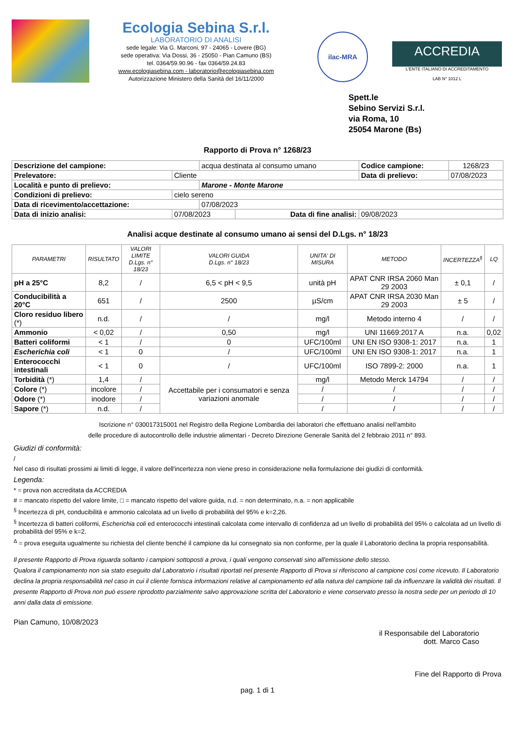Ecologia Sebina S.r.l.
LABORATORIO DI ANALISI
sede legale: Via G. Marconi, 97 - 24065 - Lovere (BG)
sede operativa: Via Dossi, 36 - 25050 - Pian Camuno (BS)
tel. 0364/59.90.96 - fax 0364/59.24.83
www.ecologiasebina.com - laboratorio@ecologiasebina.com
Autorizzazione Ministero della Sanità del 16/11/2000
ilac-MRA
ACCREDIA
L'ENTE ITALIANO DI ACCREDITAMENTO
LAB N° 1012 L
Spett.le
Sebino Servizi S.r.l.
via Roma, 10
25054 Marone (Bs)
Rapporto di Prova n° 1268/23
| Descrizione del campione: | | acqua destinata al consumo umano | | Codice campione: | 1268/23 |
| Prelevatore: | Cliente | | | Data di prelievo: | 07/08/2023 |
| Località e punto di prelievo: | | Marone - Monte Marone | | | |
| Condizioni di prelievo: | cielo sereno | | | | |
| Data di ricevimento/accettazione: | | 07/08/2023 | | | |
| Data di inizio analisi: | 07/08/2023 | | Data di fine analisi: | 09/08/2023 | |
Analisi acque destinate al consumo umano ai sensi del D.Lgs. n° 18/23
| PARAMETRI | RISULTATO | VALORI LIMITE D.Lgs. n° 18/23 | VALORI GUIDA D.Lgs. n° 18/23 | UNITA' DI MISURA | METODO | INCERTEZZA<sup>§</sup> | LQ |
| --- | --- | --- | --- | --- | --- | --- | --- |
| pH a 25°C | 8,2 | / | 6,5 < pH < 9,5 | unità pH | APAT CNR IRSA 2060 Man 29 2003 | ± 0,1 | / |
| Conducibilità a 20°C | 651 | / | 2500 | µS/cm | APAT CNR IRSA 2030 Man 29 2003 | ± 5 | / |
| Cloro residuo libero (*) | n.d. | / | / | mg/l | Metodo interno 4 | / | / |
| Ammonio | < 0,02 | / | 0,50 | mg/l | UNI 11669:2017 A | n.a. | 0,02 |
| Batteri coliformi | < 1 | / | 0 | UFC/100ml | UNI EN ISO 9308-1: 2017 | n.a. | 1 |
| Escherichia coli | < 1 | 0 | / | UFC/100ml | UNI EN ISO 9308-1: 2017 | n.a. | 1 |
| Enterococchi intestinali | < 1 | 0 | / | UFC/100ml | ISO 7899-2: 2000 | n.a. | 1 |
| Torbidità (*) | 1,4 | / | Accettabile per i consumatori e senza variazioni anomale | mg/l | Metodo Merck 14794 | / | / |
| Colore (*) | incolore | / | | / | / | / | / |
| Odore (*) | inodore | / | | / | / | / | / |
| Sapore (*) | n.d. | / | | / | / | / | / |
Iscrizione n° 030017315001 nel Registro della Regione Lombardia dei laboratori che effettuano analisi nell'ambito
delle procedure di autocontrollo delle industrie alimentari - Decreto Direzione Generale Sanità del 2 febbraio 2011 n° 893.
Giudizi di conformità:
/
Nel caso di risultati prossimi ai limiti di legge, il valore dell'incertezza non viene preso in considerazione nella formulazione dei giudizi di conformità.
Legenda:
* = prova non accreditata da ACCREDIA
# = mancato rispetto del valore limite, □ = mancato rispetto del valore guida, n.d. = non determinato, n.a. = non applicabile
<sup>§</sup> Incertezza di pH, conducibilità e ammonio calcolata ad un livello di probabilità del 95% e k=2,26.
<sup>§</sup> Incertezza di batteri coliformi, Escherichia coli ed enterococchi intestinali calcolata come intervallo di confidenza ad un livello di probabilità del 95% o calcolata ad un livello di probabilità del 95% e k=2.
<sup>Δ</sup> = prova eseguita ugualmente su richiesta del cliente benché il campione da lui consegnato sia non conforme, per la quale il Laboratorio declina la propria responsabilità.
Il presente Rapporto di Prova riguarda soltanto i campioni sottoposti a prova, i quali vengono conservati sino all'emissione dello stesso.
Qualora il campionamento non sia stato eseguito dal Laboratorio i risultati riportati nel presente Rapporto di Prova si riferiscono al campione così come ricevuto. Il Laboratorio declina la propria responsabilità nel caso in cui il cliente fornisca informazioni relative al campionamento ed alla natura del campione tali da influenzare la validità dei risultati. Il presente Rapporto di Prova non può essere riprodotto parzialmente salvo approvazione scritta del Laboratorio e viene conservato presso la nostra sede per un periodo di 10 anni dalla data di emissione.
Pian Camuno, 10/08/2023
il Responsabile del Laboratorio
dott. Marco Caso
Fine del Rapporto di Prova
pag. 1 di 1